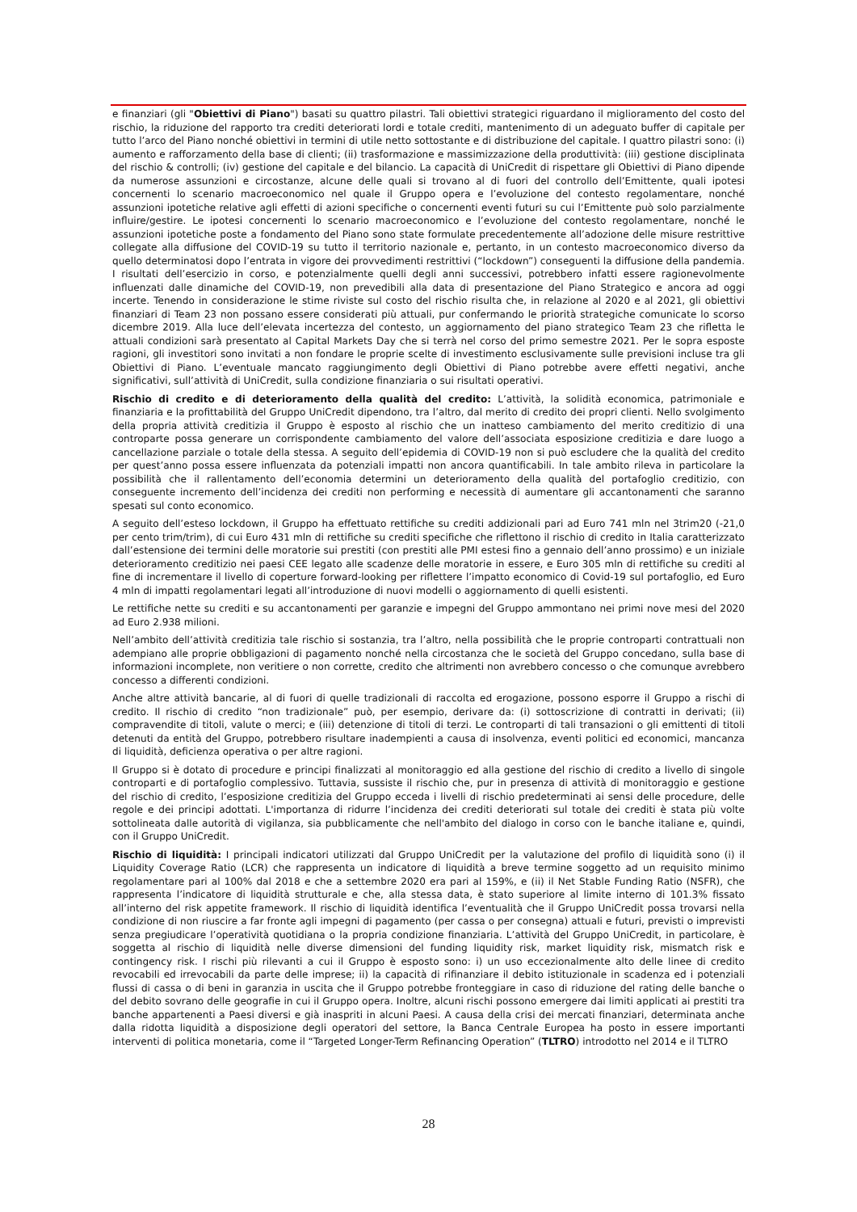e finanziari (gli "Obiettivi di Piano") basati su quattro pilastri. Tali obiettivi strategici riguardano il miglioramento del costo del rischio, la riduzione del rapporto tra crediti deteriorati lordi e totale crediti, mantenimento di un adeguato buffer di capitale per tutto l’arco del Piano nonché obiettivi in termini di utile netto sottostante e di distribuzione del capitale. I quattro pilastri sono: (i) aumento e rafforzamento della base di clienti; (ii) trasformazione e massimizzazione della produttività: (iii) gestione disciplinata del rischio & controlli; (iv) gestione del capitale e del bilancio. La capacità di UniCredit di rispettare gli Obiettivi di Piano dipende da numerose assunzioni e circostanze, alcune delle quali si trovano al di fuori del controllo dell’Emittente, quali ipotesi concernenti lo scenario macroeconomico nel quale il Gruppo opera e l’evoluzione del contesto regolamentare, nonché assunzioni ipotetiche relative agli effetti di azioni specifiche o concernenti eventi futuri su cui l’Emittente può solo parzialmente influire/gestire. Le ipotesi concernenti lo scenario macroeconomico e l’evoluzione del contesto regolamentare, nonché le assunzioni ipotetiche poste a fondamento del Piano sono state formulate precedentemente all’adozione delle misure restrittive collegate alla diffusione del COVID-19 su tutto il territorio nazionale e, pertanto, in un contesto macroeconomico diverso da quello determinatosi dopo l’entrata in vigore dei provvedimenti restrittivi (“lockdown”) conseguenti la diffusione della pandemia. I risultati dell’esercizio in corso, e potenzialmente quelli degli anni successivi, potrebbero infatti essere ragionevolmente influenzati dalle dinamiche del COVID-19, non prevedibili alla data di presentazione del Piano Strategico e ancora ad oggi incerte. Tenendo in considerazione le stime riviste sul costo del rischio risulta che, in relazione al 2020 e al 2021, gli obiettivi finanziari di Team 23 non possano essere considerati più attuali, pur confermando le priorità strategiche comunicate lo scorso dicembre 2019. Alla luce dell’elevata incertezza del contesto, un aggiornamento del piano strategico Team 23 che rifletta le attuali condizioni sarà presentato al Capital Markets Day che si terrà nel corso del primo semestre 2021. Per le sopra esposte ragioni, gli investitori sono invitati a non fondare le proprie scelte di investimento esclusivamente sulle previsioni incluse tra gli Obiettivi di Piano. L’eventuale mancato raggiungimento degli Obiettivi di Piano potrebbe avere effetti negativi, anche significativi, sull’attività di UniCredit, sulla condizione finanziaria o sui risultati operativi.
Rischio di credito e di deterioramento della qualità del credito: L’attività, la solidità economica, patrimoniale e finanziaria e la profittabilità del Gruppo UniCredit dipendono, tra l’altro, dal merito di credito dei propri clienti. Nello svolgimento della propria attività creditizia il Gruppo è esposto al rischio che un inatteso cambiamento del merito creditizio di una controparte possa generare un corrispondente cambiamento del valore dell’associata esposizione creditizia e dare luogo a cancellazione parziale o totale della stessa. A seguito dell’epidemia di COVID-19 non si può escludere che la qualità del credito per quest’anno possa essere influenzata da potenziali impatti non ancora quantificabili. In tale ambito rileva in particolare la possibilità che il rallentamento dell’economia determini un deterioramento della qualità del portafoglio creditizio, con conseguente incremento dell’incidenza dei crediti non performing e necessità di aumentare gli accantonamenti che saranno spesati sul conto economico.
A seguito dell’esteso lockdown, il Gruppo ha effettuato rettifiche su crediti addizionali pari ad Euro 741 mln nel 3trim20 (-21,0 per cento trim/trim), di cui Euro 431 mln di rettifiche su crediti specifiche che riflettono il rischio di credito in Italia caratterizzato dall’estensione dei termini delle moratorie sui prestiti (con prestiti alle PMI estesi fino a gennaio dell’anno prossimo) e un iniziale deterioramento creditizio nei paesi CEE legato alle scadenze delle moratorie in essere, e Euro 305 mln di rettifiche su crediti al fine di incrementare il livello di coperture forward-looking per riflettere l’impatto economico di Covid-19 sul portafoglio, ed Euro 4 mln di impatti regolamentari legati all’introduzione di nuovi modelli o aggiornamento di quelli esistenti.
Le rettifiche nette su crediti e su accantonamenti per garanzie e impegni del Gruppo ammontano nei primi nove mesi del 2020 ad Euro 2.938 milioni.
Nell’ambito dell’attività creditizia tale rischio si sostanzia, tra l’altro, nella possibilità che le proprie controparti contrattuali non adempiano alle proprie obbligazioni di pagamento nonché nella circostanza che le società del Gruppo concedano, sulla base di informazioni incomplete, non veritiere o non corrette, credito che altrimenti non avrebbero concesso o che comunque avrebbero concesso a differenti condizioni.
Anche altre attività bancarie, al di fuori di quelle tradizionali di raccolta ed erogazione, possono esporre il Gruppo a rischi di credito. Il rischio di credito “non tradizionale” può, per esempio, derivare da: (i) sottoscrizione di contratti in derivati; (ii) compravendite di titoli, valute o merci; e (iii) detenzione di titoli di terzi. Le controparti di tali transazioni o gli emittenti di titoli detenuti da entità del Gruppo, potrebbero risultare inadempienti a causa di insolvenza, eventi politici ed economici, mancanza di liquidità, deficienza operativa o per altre ragioni.
Il Gruppo si è dotato di procedure e principi finalizzati al monitoraggio ed alla gestione del rischio di credito a livello di singole controparti e di portafoglio complessivo. Tuttavia, sussiste il rischio che, pur in presenza di attività di monitoraggio e gestione del rischio di credito, l’esposizione creditizia del Gruppo ecceda i livelli di rischio predeterminati ai sensi delle procedure, delle regole e dei principi adottati. L'importanza di ridurre l’incidenza dei crediti deteriorati sul totale dei crediti è stata più volte sottolineata dalle autorità di vigilanza, sia pubblicamente che nell'ambito del dialogo in corso con le banche italiane e, quindi, con il Gruppo UniCredit.
Rischio di liquidità: I principali indicatori utilizzati dal Gruppo UniCredit per la valutazione del profilo di liquidità sono (i) il Liquidity Coverage Ratio (LCR) che rappresenta un indicatore di liquidità a breve termine soggetto ad un requisito minimo regolamentare pari al 100% dal 2018 e che a settembre 2020 era pari al 159%, e (ii) il Net Stable Funding Ratio (NSFR), che rappresenta l’indicatore di liquidità strutturale e che, alla stessa data, è stato superiore al limite interno di 101.3% fissato all’interno del risk appetite framework. Il rischio di liquidità identifica l’eventualità che il Gruppo UniCredit possa trovarsi nella condizione di non riuscire a far fronte agli impegni di pagamento (per cassa o per consegna) attuali e futuri, previsti o imprevisti senza pregiudicare l’operatività quotidiana o la propria condizione finanziaria. L’attività del Gruppo UniCredit, in particolare, è soggetta al rischio di liquidità nelle diverse dimensioni del funding liquidity risk, market liquidity risk, mismatch risk e contingency risk. I rischi più rilevanti a cui il Gruppo è esposto sono: i) un uso eccezionalmente alto delle linee di credito revocabili ed irrevocabili da parte delle imprese; ii) la capacità di rifinanziare il debito istituzionale in scadenza ed i potenziali flussi di cassa o di beni in garanzia in uscita che il Gruppo potrebbe fronteggiare in caso di riduzione del rating delle banche o del debito sovrano delle geografie in cui il Gruppo opera. Inoltre, alcuni rischi possono emergere dai limiti applicati ai prestiti tra banche appartenenti a Paesi diversi e già inaspriti in alcuni Paesi. A causa della crisi dei mercati finanziari, determinata anche dalla ridotta liquidità a disposizione degli operatori del settore, la Banca Centrale Europea ha posto in essere importanti interventi di politica monetaria, come il “Targeted Longer-Term Refinancing Operation” (TLTRO) introdotto nel 2014 e il TLTRO
28